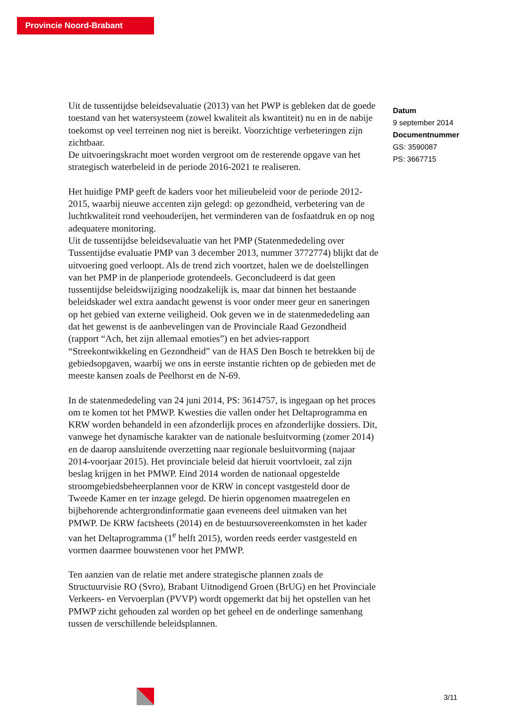Provincie Noord-Brabant
Uit de tussentijdse beleidsevaluatie (2013) van het PWP is gebleken dat de goede toestand van het watersysteem (zowel kwaliteit als kwantiteit) nu en in de nabije toekomst op veel terreinen nog niet is bereikt. Voorzichtige verbeteringen zijn zichtbaar.
De uitvoeringskracht moet worden vergroot om de resterende opgave van het strategisch waterbeleid in de periode 2016-2021 te realiseren.
Het huidige PMP geeft de kaders voor het milieubeleid voor de periode 2012-2015, waarbij nieuwe accenten zijn gelegd: op gezondheid, verbetering van de luchtkwaliteit rond veehouderijen, het verminderen van de fosfaatdruk en op nog adequatere monitoring.
Uit de tussentijdse beleidsevaluatie van het PMP (Statenmededeling over Tussentijdse evaluatie PMP van 3 december 2013, nummer 3772774) blijkt dat de uitvoering goed verloopt. Als de trend zich voortzet, halen we de doelstellingen van het PMP in de planperiode grotendeels. Geconcludeerd is dat geen tussentijdse beleidswijziging noodzakelijk is, maar dat binnen het bestaande beleidskader wel extra aandacht gewenst is voor onder meer geur en saneringen op het gebied van externe veiligheid. Ook geven we in de statenmededeling aan dat het gewenst is de aanbevelingen van de Provinciale Raad Gezondheid (rapport “Ach, het zijn allemaal emoties”) en het advies-rapport “Streekontwikkeling en Gezondheid” van de HAS Den Bosch te betrekken bij de gebiedsopgaven, waarbij we ons in eerste instantie richten op de gebieden met de meeste kansen zoals de Peelhorst en de N-69.
In de statenmededeling van 24 juni 2014, PS: 3614757, is ingegaan op het proces om te komen tot het PMWP. Kwesties die vallen onder het Deltaprogramma en KRW worden behandeld in een afzonderlijk proces en afzonderlijke dossiers. Dit, vanwege het dynamische karakter van de nationale besluitvorming (zomer 2014) en de daarop aansluitende overzetting naar regionale besluitvorming (najaar 2014-voorjaar 2015). Het provinciale beleid dat hieruit voortvloeit, zal zijn beslag krijgen in het PMWP. Eind 2014 worden de nationaal opgestelde stroomgebiedsbeheerplannen voor de KRW in concept vastgesteld door de Tweede Kamer en ter inzage gelegd. De hierin opgenomen maatregelen en bijbehorende achtergrondinformatie gaan eveneens deel uitmaken van het PMWP. De KRW factsheets (2014) en de bestuursovereenkomsten in het kader van het Deltaprogramma (1<sup>e</sup> helft 2015), worden reeds eerder vastgesteld en vormen daarmee bouwstenen voor het PMWP.
Ten aanzien van de relatie met andere strategische plannen zoals de Structuurvisie RO (Svro), Brabant Uitnodigend Groen (BrUG) en het Provinciale Verkeers- en Vervoerplan (PVVP) wordt opgemerkt dat bij het opstellen van het PMWP zicht gehouden zal worden op het geheel en de onderlinge samenhang tussen de verschillende beleidsplannen.
Datum
9 september 2014
Documentnummer
GS: 3590087
PS: 3667715
3/11